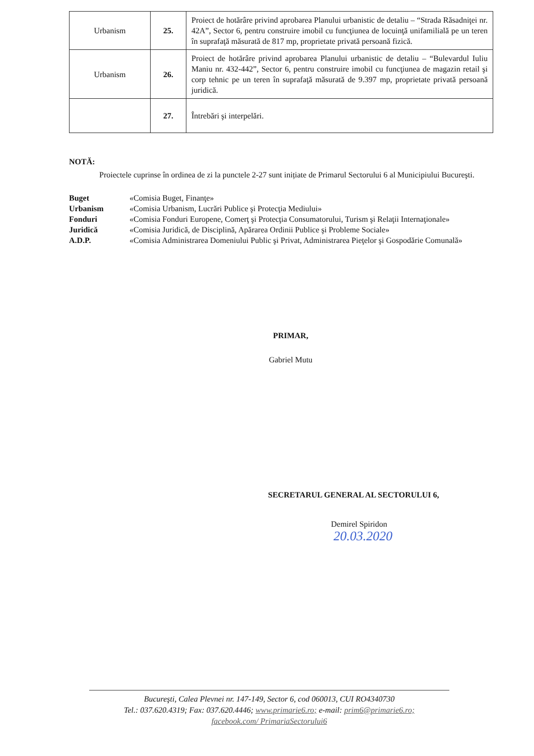| Urbanism | 25. | Proiect de hotărâre privind aprobarea Planului urbanistic de detaliu – “Strada Răsadniţei nr. 42A”, Sector 6, pentru construire imobil cu funcţiunea de locuinţă unifamilială pe un teren în suprafaţă măsurată de 817 mp, proprietate privată persoană fizică. |
| Urbanism | 26. | Proiect de hotărâre privind aprobarea Planului urbanistic de detaliu – “Bulevardul Iuliu Maniu nr. 432-442”, Sector 6, pentru construire imobil cu funcţiunea de magazin retail şi corp tehnic pe un teren în suprafaţă măsurată de 9.397 mp, proprietate privată persoană juridică. |
| | 27. | Întrebări şi interpelări. |
NOTĂ:
Proiectele cuprinse în ordinea de zi la punctele 2-27 sunt inițiate de Primarul Sectorului 6 al Municipiului Bucureşti.
Buget «Comisia Buget, Finanţe»
Urbanism «Comisia Urbanism, Lucrări Publice şi Protecţia Mediului»
Fonduri «Comisia Fonduri Europene, Comerţ şi Protecţia Consumatorului, Turism şi Relaţii Internaţionale»
Juridică «Comisia Juridică, de Disciplină, Apărarea Ordinii Publice şi Probleme Sociale»
A.D.P. «Comisia Administrarea Domeniului Public şi Privat, Administrarea Pieţelor şi Gospodărie Comunală»
PRIMAR,
Gabriel Mutu
SECRETARUL GENERAL AL SECTORULUI 6,
Demirel Spiridon
20.03.2020
Bucureşti, Calea Plevnei nr. 147-149, Sector 6, cod 060013, CUI RO4340730
Tel.: 037.620.4319; Fax: 037.620.4446; www.primarie6.ro; e-mail: prim6@primarie6.ro;
facebook.com/ PrimariaSectorului6